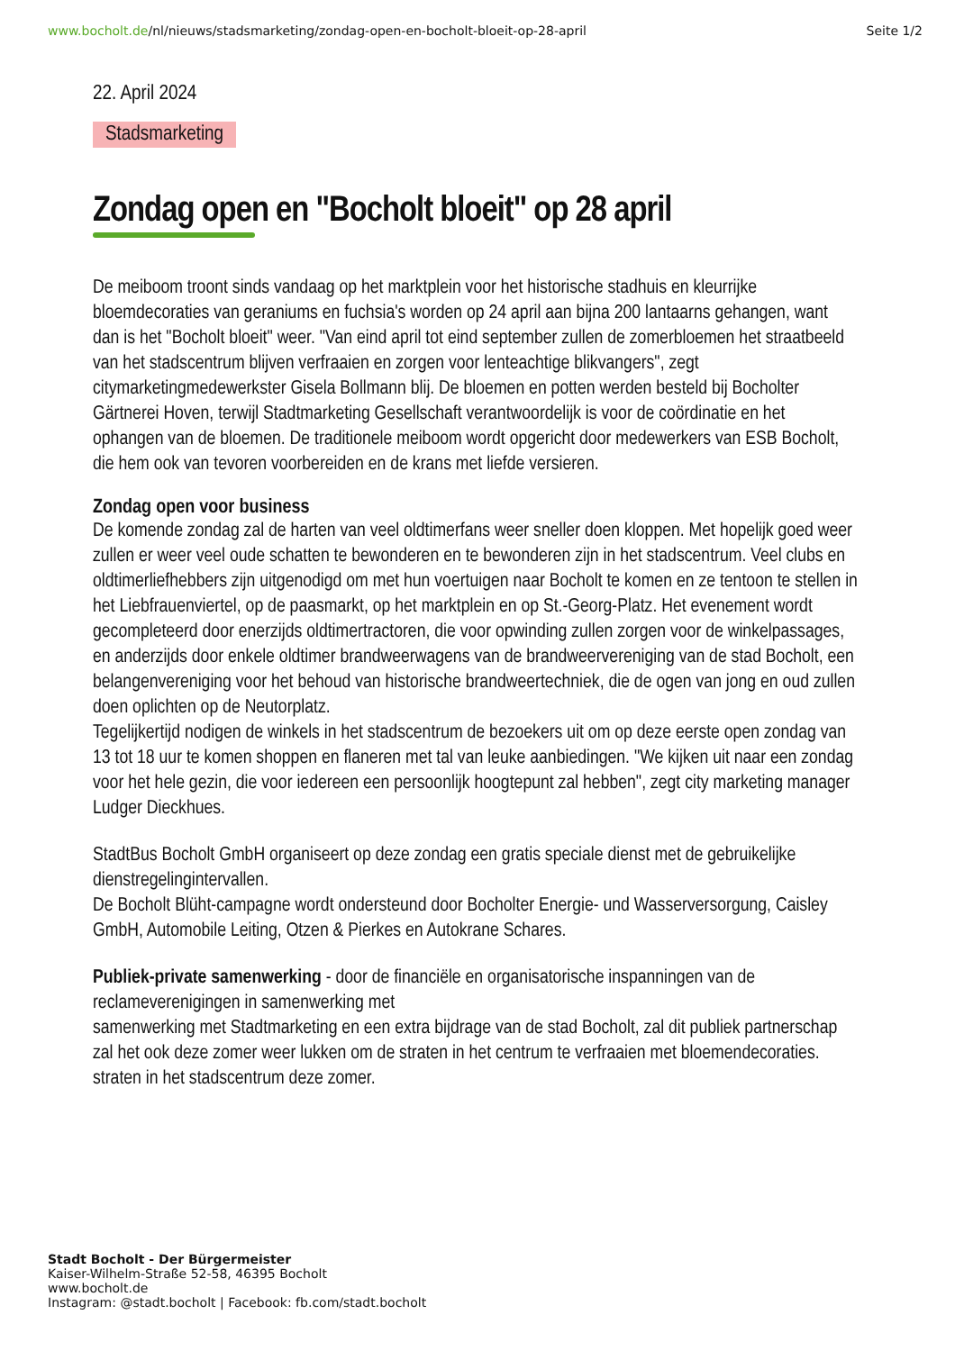www.bocholt.de/nl/nieuws/stadsmarketing/zondag-open-en-bocholt-bloeit-op-28-april
Seite 1/2
22. April 2024
Stadsmarketing
Zondag open en "Bocholt bloeit" op 28 april
De meiboom troont sinds vandaag op het marktplein voor het historische stadhuis en kleurrijke bloemdecoraties van geraniums en fuchsia's worden op 24 april aan bijna 200 lantaarns gehangen, want dan is het "Bocholt bloeit" weer. "Van eind april tot eind september zullen de zomerbloemen het straatbeeld van het stadscentrum blijven verfraaien en zorgen voor lenteachtige blikvangers", zegt citymarketingmedewerkster Gisela Bollmann blij. De bloemen en potten werden besteld bij Bocholter Gärtnerei Hoven, terwijl Stadtmarketing Gesellschaft verantwoordelijk is voor de coördinatie en het ophangen van de bloemen. De traditionele meiboom wordt opgericht door medewerkers van ESB Bocholt, die hem ook van tevoren voorbereiden en de krans met liefde versieren.
Zondag open voor business
De komende zondag zal de harten van veel oldtimerfans weer sneller doen kloppen. Met hopelijk goed weer zullen er weer veel oude schatten te bewonderen en te bewonderen zijn in het stadscentrum. Veel clubs en oldtimerliefhebbers zijn uitgenodigd om met hun voertuigen naar Bocholt te komen en ze tentoon te stellen in het Liebfrauenviertel, op de paasmarkt, op het marktplein en op St.-Georg-Platz. Het evenement wordt gecompleteerd door enerzijds oldtimertractoren, die voor opwinding zullen zorgen voor de winkelpassages, en anderzijds door enkele oldtimer brandweerwagens van de brandweervereniging van de stad Bocholt, een belangenvereniging voor het behoud van historische brandweertechniek, die de ogen van jong en oud zullen doen oplichten op de Neutorplatz.
Tegelijkertijd nodigen de winkels in het stadscentrum de bezoekers uit om op deze eerste open zondag van 13 tot 18 uur te komen shoppen en flaneren met tal van leuke aanbiedingen. "We kijken uit naar een zondag voor het hele gezin, die voor iedereen een persoonlijk hoogtepunt zal hebben", zegt city marketing manager Ludger Dieckhues.
StadtBus Bocholt GmbH organiseert op deze zondag een gratis speciale dienst met de gebruikelijke dienstregelingintervallen.
De Bocholt Blüht-campagne wordt ondersteund door Bocholter Energie- und Wasserversorgung, Caisley GmbH, Automobile Leiting, Otzen & Pierkes en Autokrane Schares.
Publiek-private samenwerking - door de financiële en organisatorische inspanningen van de reclameverenigingen in samenwerking met
samenwerking met Stadtmarketing en een extra bijdrage van de stad Bocholt, zal dit publiek partnerschap zal het ook deze zomer weer lukken om de straten in het centrum te verfraaien met bloemendecoraties.
straten in het stadscentrum deze zomer.
Stadt Bocholt - Der Bürgermeister
Kaiser-Wilhelm-Straße 52-58, 46395 Bocholt
www.bocholt.de
Instagram: @stadt.bocholt | Facebook: fb.com/stadt.bocholt